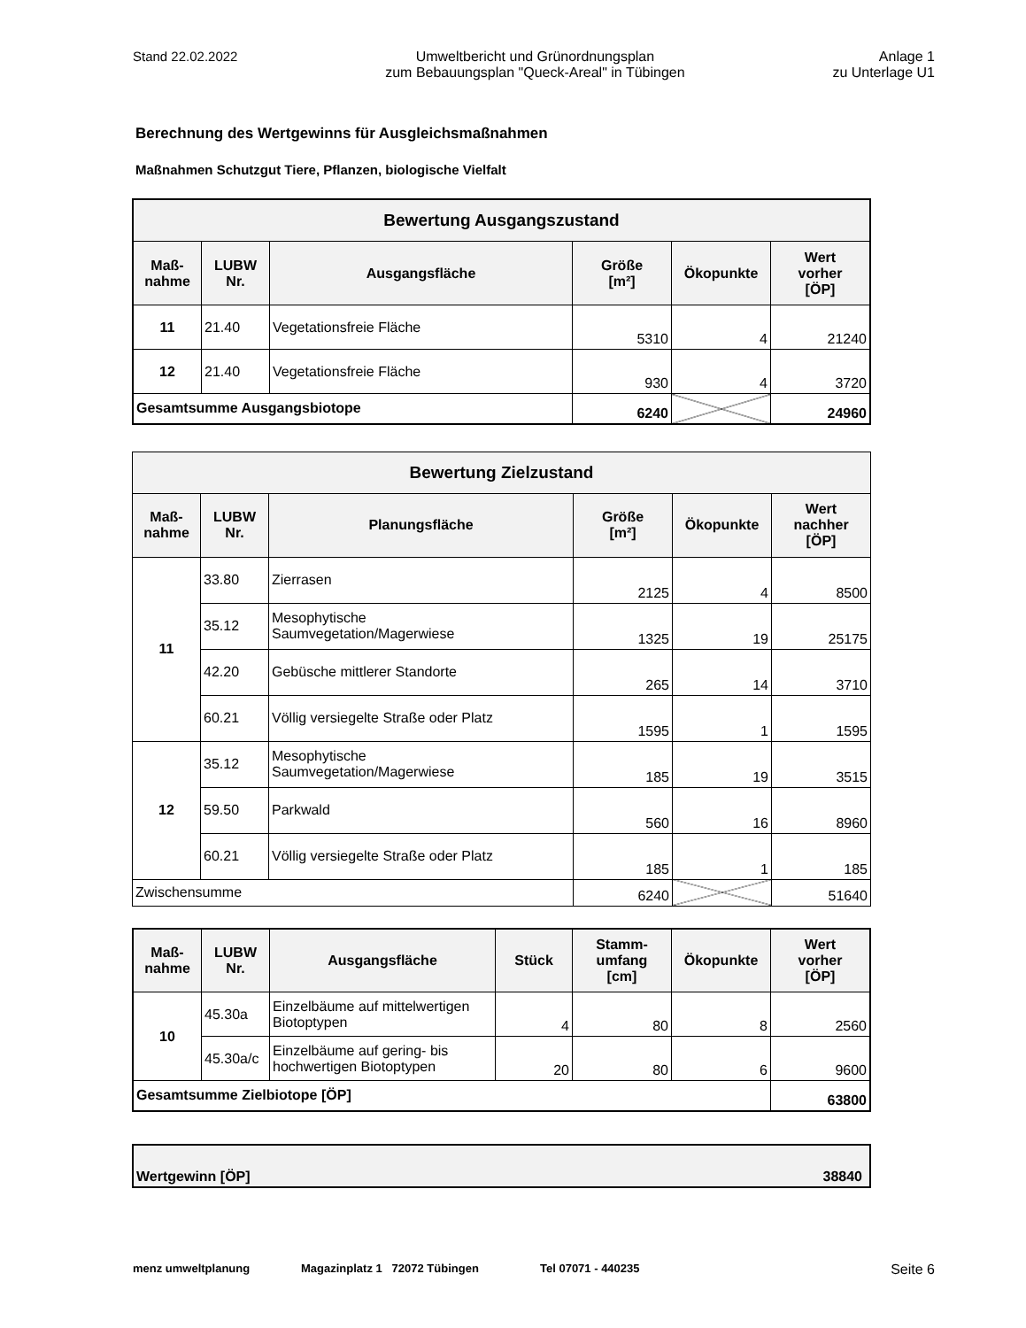Stand 22.02.2022 Umweltbericht und Grünordnungsplan
zum Bebauungsplan "Queck-Areal" in Tübingen
Anlage 1
zu Unterlage U1
Berechnung des Wertgewinns für Ausgleichsmaßnahmen
Maßnahmen Schutzgut Tiere, Pflanzen, biologische Vielfalt
| Bewertung Ausgangszustand | | | | | |
| --- | --- | --- | --- | --- | --- |
| Maß- nahme | LUBW Nr. | Ausgangsfläche | Größe [m²] | Ökopunkte | Wert vorher [ÖP] |
| 11 | 21.40 | Vegetationsfreie Fläche | 5310 | 4 | 21240 |
| 12 | 21.40 | Vegetationsfreie Fläche | 930 | 4 | 3720 |
| Gesamtsumme Ausgangsbiotope | | | 6240 | | 24960 |
| Bewertung Zielzustand | | | | | |
| --- | --- | --- | --- | --- | --- |
| Maß- nahme | LUBW Nr. | Planungsfläche | Größe [m²] | Ökopunkte | Wert nachher [ÖP] |
| 11 | 33.80 | Zierrasen | 2125 | 4 | 8500 |
| | 35.12 | Mesophytische Saumvegetation/Magerwiese | 1325 | 19 | 25175 |
| | 42.20 | Gebüsche mittlerer Standorte | 265 | 14 | 3710 |
| | 60.21 | Völlig versiegelte Straße oder Platz | 1595 | 1 | 1595 |
| 12 | 35.12 | Mesophytische Saumvegetation/Magerwiese | 185 | 19 | 3515 |
| | 59.50 | Parkwald | 560 | 16 | 8960 |
| | 60.21 | Völlig versiegelte Straße oder Platz | 185 | 1 | 185 |
| Zwischensumme | | | 6240 | | 51640 |
| Maß- nahme | LUBW Nr. | Ausgangsfläche | Stück | Stamm- umfang [cm] | Ökopunkte | Wert vorher [ÖP] |
| --- | --- | --- | --- | --- | --- | --- |
| 10 | 45.30a | Einzelbäume auf mittelwertigen Biotoptypen | 4 | 80 | 8 | 2560 |
| | 45.30a/c | Einzelbäume auf gering- bis hochwertigen Biotoptypen | 20 | 80 | 6 | 9600 |
| Gesamtsumme Zielbiotope [ÖP] | | | | | | 63800 |
| Wertgewinn [ÖP] | 38840 |
menz umweltplanung Magazinplatz 1 72072 Tübingen Tel 07071 - 440235 Seite 6